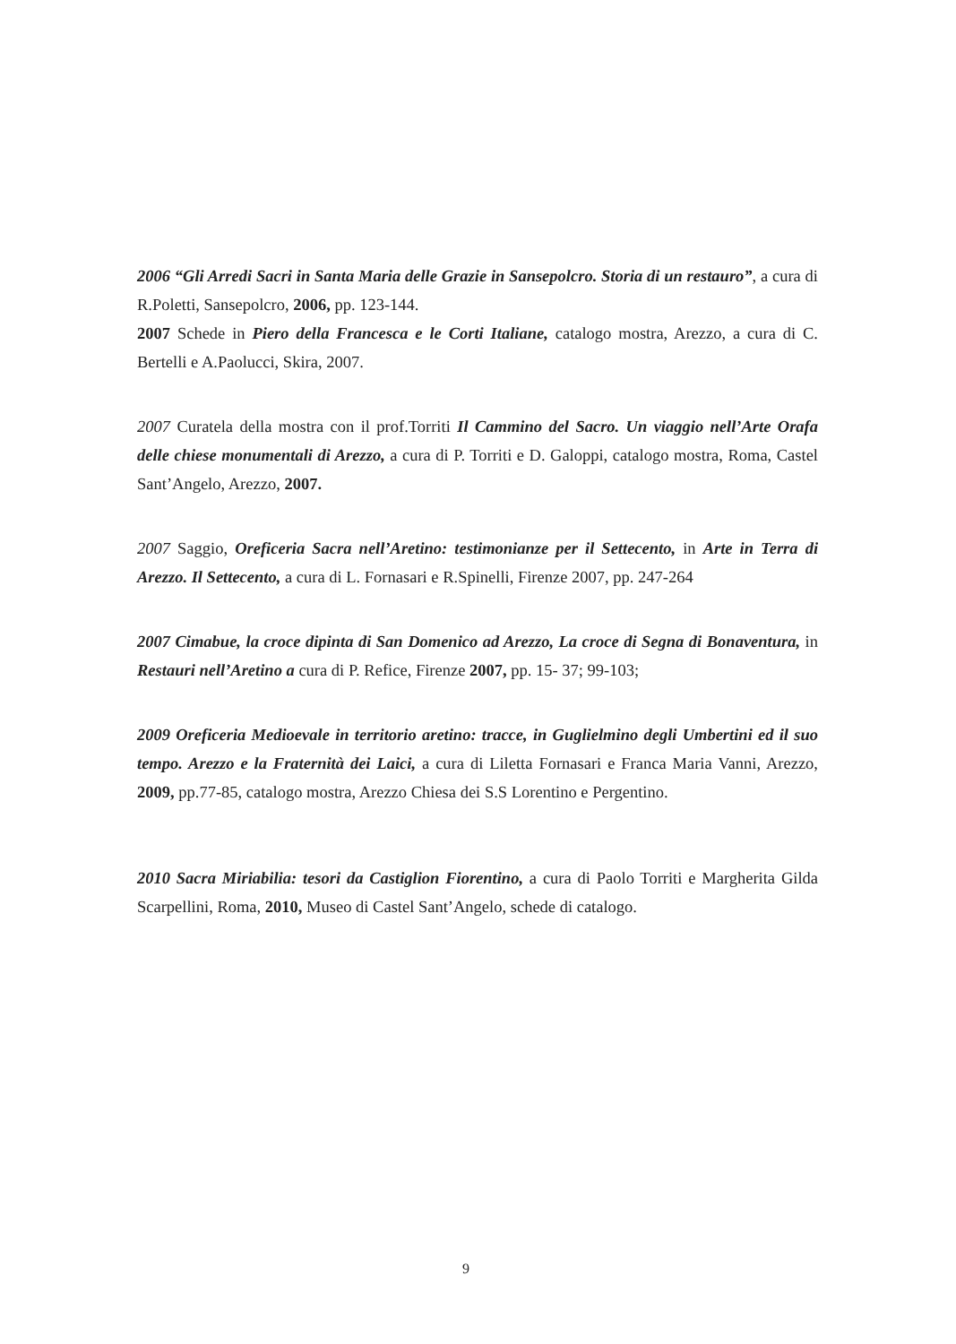2006 “Gli Arredi Sacri in Santa Maria delle Grazie in Sansepolcro. Storia di un restauro”, a cura di R.Poletti, Sansepolcro, 2006, pp. 123-144.
2007 Schede in Piero della Francesca e le Corti Italiane, catalogo mostra, Arezzo, a cura di C. Bertelli e A.Paolucci, Skira, 2007.
2007 Curatela della mostra con il prof.Torriti Il Cammino del Sacro. Un viaggio nell’Arte Orafa delle chiese monumentali di Arezzo, a cura di P. Torriti e D. Galoppi, catalogo mostra, Roma, Castel Sant’Angelo, Arezzo, 2007.
2007 Saggio, Oreficeria Sacra nell’Aretino: testimonianze per il Settecento, in Arte in Terra di Arezzo. Il Settecento, a cura di L. Fornasari e R.Spinelli, Firenze 2007, pp. 247-264
2007 Cimabue, la croce dipinta di San Domenico ad Arezzo, La croce di Segna di Bonaventura, in Restauri nell’Aretino a cura di P. Refice, Firenze 2007, pp. 15- 37; 99-103;
2009 Oreficeria Medioevale in territorio aretino: tracce, in Guglielmino degli Umbertini ed il suo tempo. Arezzo e la Fraternità dei Laici, a cura di Liletta Fornasari e Franca Maria Vanni, Arezzo, 2009, pp.77-85, catalogo mostra, Arezzo Chiesa dei S.S Lorentino e Pergentino.
2010 Sacra Miriabilia: tesori da Castiglion Fiorentino, a cura di Paolo Torriti e Margherita Gilda Scarpellini, Roma, 2010, Museo di Castel Sant’Angelo, schede di catalogo.
9